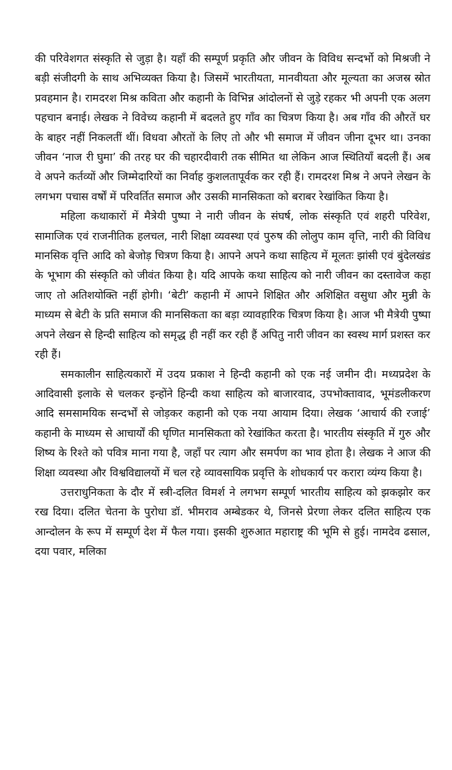की परिवेशगत संस्कृति से जुड़ा है। यहाँ की सम्पूर्ण प्रकृति और जीवन के विविध सन्दर्भो को मिश्रजी ने बड़ी संजीदगी के साथ अभिव्यक्त किया है। जिसमें भारतीयता, मानवीयता और मूल्यता का अजस्र स्रोत प्रवहमान है। रामदरश मिश्र कविता और कहानी के विभिन्न आंदोलनों से जुड़े रहकर भी अपनी एक अलग पहचान बनाई। लेखक ने विवेच्य कहानी में बदलते हुए गाँव का चित्रण किया है। अब गाँव की औरतें घर के बाहर नहीं निकलतीं थीं। विधवा औरतों के लिए तो और भी समाज में जीवन जीना दूभर था। उनका जीवन ‘नाज री घुमा’ की तरह घर की चहारदीवारी तक सीमित था लेकिन आज स्थितियाँ बदली हैं। अब वे अपने कर्तव्यों और जिम्मेदारियों का निर्वाह कुशलतापूर्वक कर रही हैं। रामदरश मिश्र ने अपने लेखन के लगभग पचास वर्षों में परिवर्तित समाज और उसकी मानसिकता को बराबर रेखांकित किया है।
महिला कथाकारों में मैत्रेयी पुष्पा ने नारी जीवन के संघर्ष, लोक संस्कृति एवं शहरी परिवेश, सामाजिक एवं राजनीतिक हलचल, नारी शिक्षा व्यवस्था एवं पुरुष की लोलुप काम वृत्ति, नारी की विविध मानसिक वृत्ति आदि को बेजोड़ चित्रण किया है। आपने अपने कथा साहित्य में मूलतः झांसी एवं बुंदेलखंड के भूभाग की संस्कृति को जीवंत किया है। यदि आपके कथा साहित्य को नारी जीवन का दस्तावेज कहा जाए तो अतिशयोक्ति नहीं होगी। ‘बेटी’ कहानी में आपने शिक्षित और अशिक्षित वसुधा और मुन्नी के माध्यम से बेटी के प्रति समाज की मानसिकता का बड़ा व्यावहारिक चित्रण किया है। आज भी मैत्रेयी पुष्पा अपने लेखन से हिन्दी साहित्य को समृद्ध ही नहीं कर रही हैं अपितु नारी जीवन का स्वस्थ मार्ग प्रशस्त कर रही हैं।
समकालीन साहित्यकारों में उदय प्रकाश ने हिन्दी कहानी को एक नई जमीन दी। मध्यप्रदेश के आदिवासी इलाके से चलकर इन्होंने हिन्दी कथा साहित्य को बाजारवाद, उपभोक्तावाद, भूमंडलीकरण आदि समसामयिक सन्दर्भों से जोड़कर कहानी को एक नया आयाम दिया। लेखक ‘आचार्य की रजाई’ कहानी के माध्यम से आचार्यों की घृणित मानसिकता को रेखांकित करता है। भारतीय संस्कृति में गुरु और शिष्य के रिश्ते को पवित्र माना गया है, जहाँ पर त्याग और समर्पण का भाव होता है। लेखक ने आज की शिक्षा व्यवस्था और विश्वविद्यालयों में चल रहे व्यावसायिक प्रवृत्ति के शोधकार्य पर करारा व्यंग्य किया है।
उत्तराधुनिकता के दौर में स्त्री-दलित विमर्श ने लगभग सम्पूर्ण भारतीय साहित्य को झकझोर कर रख दिया। दलित चेतना के पुरोधा डॉ. भीमराव अम्बेडकर थे, जिनसे प्रेरणा लेकर दलित साहित्य एक आन्दोलन के रूप में सम्पूर्ण देश में फैल गया। इसकी शुरुआत महाराष्ट्र की भूमि से हुई। नामदेव ढसाल, दया पवार, मलिका